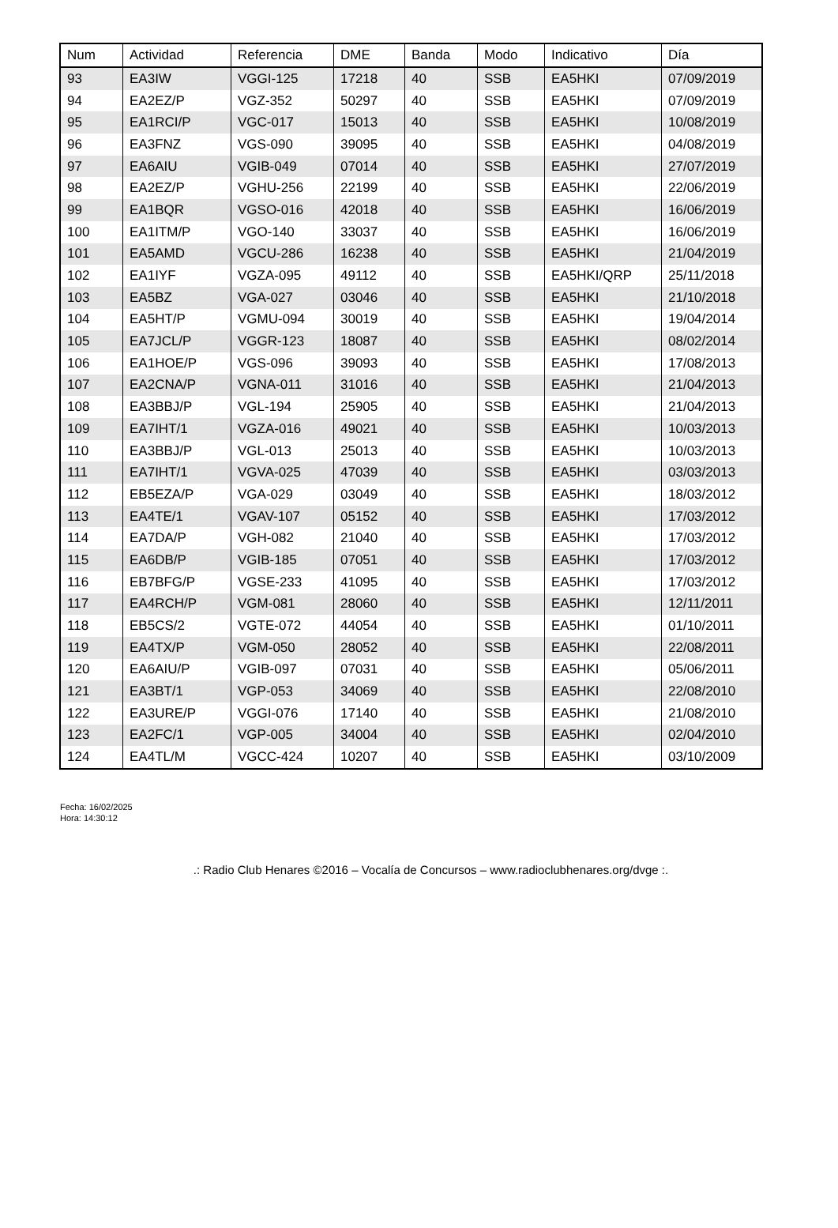| Num | Actividad | Referencia | DME | Banda | Modo | Indicativo | Día |
| --- | --- | --- | --- | --- | --- | --- | --- |
| 93 | EA3IW | VGGI-125 | 17218 | 40 | SSB | EA5HKI | 07/09/2019 |
| 94 | EA2EZ/P | VGZ-352 | 50297 | 40 | SSB | EA5HKI | 07/09/2019 |
| 95 | EA1RCI/P | VGC-017 | 15013 | 40 | SSB | EA5HKI | 10/08/2019 |
| 96 | EA3FNZ | VGS-090 | 39095 | 40 | SSB | EA5HKI | 04/08/2019 |
| 97 | EA6AIU | VGIB-049 | 07014 | 40 | SSB | EA5HKI | 27/07/2019 |
| 98 | EA2EZ/P | VGHU-256 | 22199 | 40 | SSB | EA5HKI | 22/06/2019 |
| 99 | EA1BQR | VGSO-016 | 42018 | 40 | SSB | EA5HKI | 16/06/2019 |
| 100 | EA1ITM/P | VGO-140 | 33037 | 40 | SSB | EA5HKI | 16/06/2019 |
| 101 | EA5AMD | VGCU-286 | 16238 | 40 | SSB | EA5HKI | 21/04/2019 |
| 102 | EA1IYF | VGZA-095 | 49112 | 40 | SSB | EA5HKI/QRP | 25/11/2018 |
| 103 | EA5BZ | VGA-027 | 03046 | 40 | SSB | EA5HKI | 21/10/2018 |
| 104 | EA5HT/P | VGMU-094 | 30019 | 40 | SSB | EA5HKI | 19/04/2014 |
| 105 | EA7JCL/P | VGGR-123 | 18087 | 40 | SSB | EA5HKI | 08/02/2014 |
| 106 | EA1HOE/P | VGS-096 | 39093 | 40 | SSB | EA5HKI | 17/08/2013 |
| 107 | EA2CNA/P | VGNA-011 | 31016 | 40 | SSB | EA5HKI | 21/04/2013 |
| 108 | EA3BBJ/P | VGL-194 | 25905 | 40 | SSB | EA5HKI | 21/04/2013 |
| 109 | EA7IHT/1 | VGZA-016 | 49021 | 40 | SSB | EA5HKI | 10/03/2013 |
| 110 | EA3BBJ/P | VGL-013 | 25013 | 40 | SSB | EA5HKI | 10/03/2013 |
| 111 | EA7IHT/1 | VGVA-025 | 47039 | 40 | SSB | EA5HKI | 03/03/2013 |
| 112 | EB5EZA/P | VGA-029 | 03049 | 40 | SSB | EA5HKI | 18/03/2012 |
| 113 | EA4TE/1 | VGAV-107 | 05152 | 40 | SSB | EA5HKI | 17/03/2012 |
| 114 | EA7DA/P | VGH-082 | 21040 | 40 | SSB | EA5HKI | 17/03/2012 |
| 115 | EA6DB/P | VGIB-185 | 07051 | 40 | SSB | EA5HKI | 17/03/2012 |
| 116 | EB7BFG/P | VGSE-233 | 41095 | 40 | SSB | EA5HKI | 17/03/2012 |
| 117 | EA4RCH/P | VGM-081 | 28060 | 40 | SSB | EA5HKI | 12/11/2011 |
| 118 | EB5CS/2 | VGTE-072 | 44054 | 40 | SSB | EA5HKI | 01/10/2011 |
| 119 | EA4TX/P | VGM-050 | 28052 | 40 | SSB | EA5HKI | 22/08/2011 |
| 120 | EA6AIU/P | VGIB-097 | 07031 | 40 | SSB | EA5HKI | 05/06/2011 |
| 121 | EA3BT/1 | VGP-053 | 34069 | 40 | SSB | EA5HKI | 22/08/2010 |
| 122 | EA3URE/P | VGGI-076 | 17140 | 40 | SSB | EA5HKI | 21/08/2010 |
| 123 | EA2FC/1 | VGP-005 | 34004 | 40 | SSB | EA5HKI | 02/04/2010 |
| 124 | EA4TL/M | VGCC-424 | 10207 | 40 | SSB | EA5HKI | 03/10/2009 |
Fecha: 16/02/2025
Hora: 14:30:12
.: Radio Club Henares ©2016 – Vocalía de Concursos – www.radioclubhenares.org/dvge :.